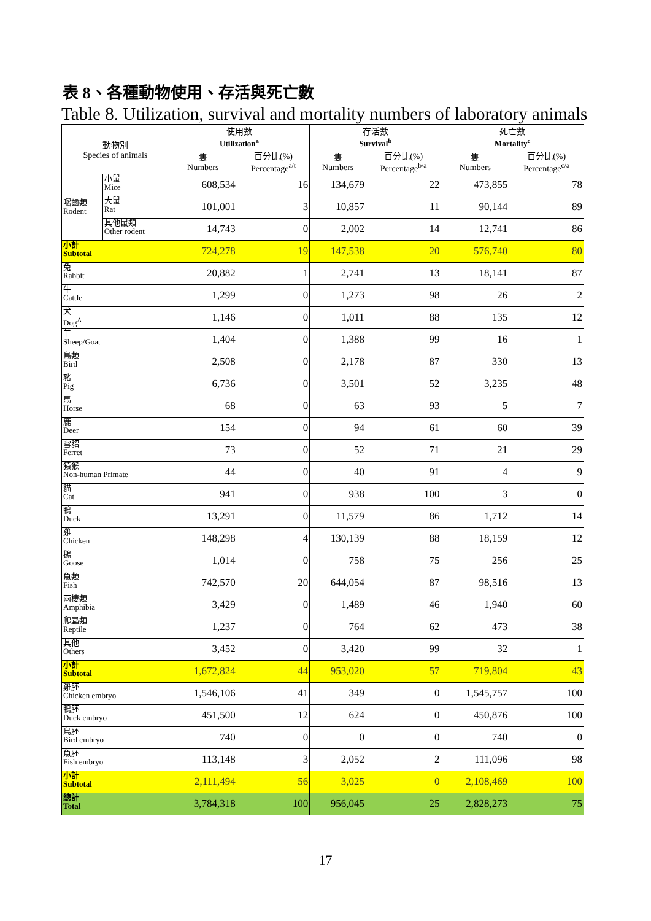表 8、各種動物使用、存活與死亡數
Table 8. Utilization, survival and mortality numbers of laboratory animals
| 動物別 Species of animals | | 使用數 Utilization<sup>a</sup> | | 存活數 Survival<sup>b</sup> | | 死亡數 Mortality<sup>c</sup> | |
| --- | --- | --- | --- | --- | --- | --- | --- |
| | | 隻 Numbers | 百分比(%) Percentage<sup>a/t</sup> | 隻 Numbers | 百分比(%) Percentage<sup>b/a</sup> | 隻 Numbers | 百分比(%) Percentage<sup>c/a</sup> |
| 囓齒類 Rodent | 小鼠 Mice | 608,534 | 16 | 134,679 | 22 | 473,855 | 78 |
| | 大鼠 Rat | 101,001 | 3 | 10,857 | 11 | 90,144 | 89 |
| | 其他鼠類 Other rodent | 14,743 | 0 | 2,002 | 14 | 12,741 | 86 |
| 小計 Subtotal | | 724,278 | 19 | 147,538 | 20 | 576,740 | 80 |
| 兔 Rabbit | | 20,882 | 1 | 2,741 | 13 | 18,141 | 87 |
| 牛 Cattle | | 1,299 | 0 | 1,273 | 98 | 26 | 2 |
| 犬 Dog<sup>A</sup> | | 1,146 | 0 | 1,011 | 88 | 135 | 12 |
| 羊 Sheep/Goat | | 1,404 | 0 | 1,388 | 99 | 16 | 1 |
| 鳥類 Bird | | 2,508 | 0 | 2,178 | 87 | 330 | 13 |
| 豬 Pig | | 6,736 | 0 | 3,501 | 52 | 3,235 | 48 |
| 馬 Horse | | 68 | 0 | 63 | 93 | 5 | 7 |
| 鹿 Deer | | 154 | 0 | 94 | 61 | 60 | 39 |
| 雪貂 Ferret | | 73 | 0 | 52 | 71 | 21 | 29 |
| 猿猴 Non-human Primate | | 44 | 0 | 40 | 91 | 4 | 9 |
| 貓 Cat | | 941 | 0 | 938 | 100 | 3 | 0 |
| 鴨 Duck | | 13,291 | 0 | 11,579 | 86 | 1,712 | 14 |
| 雞 Chicken | | 148,298 | 4 | 130,139 | 88 | 18,159 | 12 |
| 鵝 Goose | | 1,014 | 0 | 758 | 75 | 256 | 25 |
| 魚類 Fish | | 742,570 | 20 | 644,054 | 87 | 98,516 | 13 |
| 兩棲類 Amphibia | | 3,429 | 0 | 1,489 | 46 | 1,940 | 60 |
| 爬蟲類 Reptile | | 1,237 | 0 | 764 | 62 | 473 | 38 |
| 其他 Others | | 3,452 | 0 | 3,420 | 99 | 32 | 1 |
| 小計 Subtotal | | 1,672,824 | 44 | 953,020 | 57 | 719,804 | 43 |
| 雞胚 Chicken embryo | | 1,546,106 | 41 | 349 | 0 | 1,545,757 | 100 |
| 鴨胚 Duck embryo | | 451,500 | 12 | 624 | 0 | 450,876 | 100 |
| 鳥胚 Bird embryo | | 740 | 0 | 0 | 0 | 740 | 0 |
| 魚胚 Fish embryo | | 113,148 | 3 | 2,052 | 2 | 111,096 | 98 |
| 小計 Subtotal | | 2,111,494 | 56 | 3,025 | 0 | 2,108,469 | 100 |
| 總計 Total | | 3,784,318 | 100 | 956,045 | 25 | 2,828,273 | 75 |
17